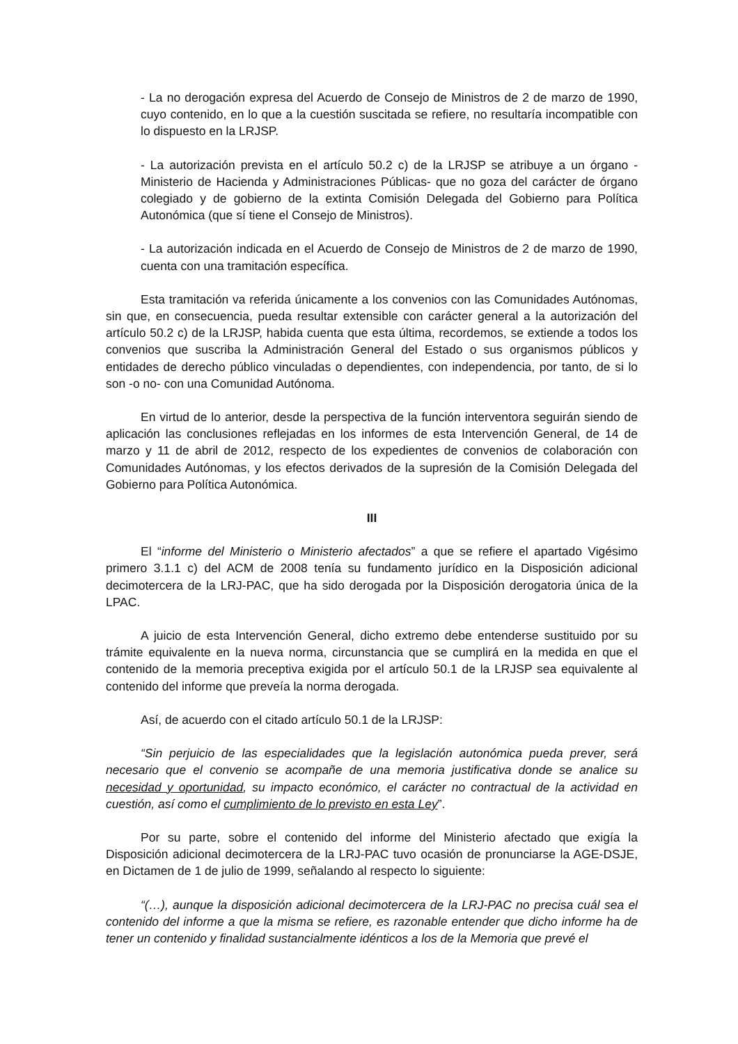- La no derogación expresa del Acuerdo de Consejo de Ministros de 2 de marzo de 1990, cuyo contenido, en lo que a la cuestión suscitada se refiere, no resultaría incompatible con lo dispuesto en la LRJSP.
- La autorización prevista en el artículo 50.2 c) de la LRJSP se atribuye a un órgano - Ministerio de Hacienda y Administraciones Públicas- que no goza del carácter de órgano colegiado y de gobierno de la extinta Comisión Delegada del Gobierno para Política Autonómica (que sí tiene el Consejo de Ministros).
- La autorización indicada en el Acuerdo de Consejo de Ministros de 2 de marzo de 1990, cuenta con una tramitación específica.
Esta tramitación va referida únicamente a los convenios con las Comunidades Autónomas, sin que, en consecuencia, pueda resultar extensible con carácter general a la autorización del artículo 50.2 c) de la LRJSP, habida cuenta que esta última, recordemos, se extiende a todos los convenios que suscriba la Administración General del Estado o sus organismos públicos y entidades de derecho público vinculadas o dependientes, con independencia, por tanto, de si lo son -o no- con una Comunidad Autónoma.
En virtud de lo anterior, desde la perspectiva de la función interventora seguirán siendo de aplicación las conclusiones reflejadas en los informes de esta Intervención General, de 14 de marzo y 11 de abril de 2012, respecto de los expedientes de convenios de colaboración con Comunidades Autónomas, y los efectos derivados de la supresión de la Comisión Delegada del Gobierno para Política Autonómica.
III
El “informe del Ministerio o Ministerio afectados” a que se refiere el apartado Vigésimo primero 3.1.1 c) del ACM de 2008 tenía su fundamento jurídico en la Disposición adicional decimotercera de la LRJ-PAC, que ha sido derogada por la Disposición derogatoria única de la LPAC.
A juicio de esta Intervención General, dicho extremo debe entenderse sustituido por su trámite equivalente en la nueva norma, circunstancia que se cumplirá en la medida en que el contenido de la memoria preceptiva exigida por el artículo 50.1 de la LRJSP sea equivalente al contenido del informe que preveía la norma derogada.
Así, de acuerdo con el citado artículo 50.1 de la LRJSP:
“Sin perjuicio de las especialidades que la legislación autonómica pueda prever, será necesario que el convenio se acompañe de una memoria justificativa donde se analice su necesidad y oportunidad, su impacto económico, el carácter no contractual de la actividad en cuestión, así como el cumplimiento de lo previsto en esta Ley”.
Por su parte, sobre el contenido del informe del Ministerio afectado que exigía la Disposición adicional decimotercera de la LRJ-PAC tuvo ocasión de pronunciarse la AGE-DSJE, en Dictamen de 1 de julio de 1999, señalando al respecto lo siguiente:
“(…), aunque la disposición adicional decimotercera de la LRJ-PAC no precisa cuál sea el contenido del informe a que la misma se refiere, es razonable entender que dicho informe ha de tener un contenido y finalidad sustancialmente idénticos a los de la Memoria que prevé el